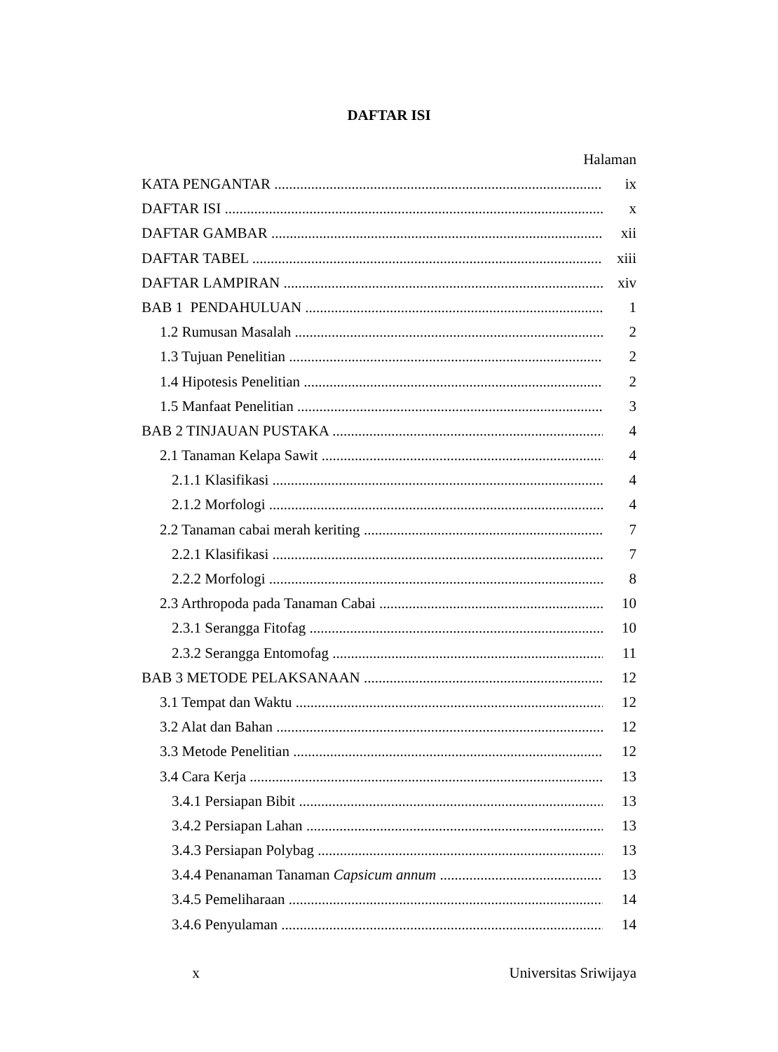DAFTAR ISI
Halaman
KATA PENGANTAR ix
DAFTAR ISI x
DAFTAR GAMBAR xii
DAFTAR TABEL xiii
DAFTAR LAMPIRAN xiv
BAB 1 PENDAHULUAN 1
1.2 Rumusan Masalah 2
1.3 Tujuan Penelitian 2
1.4 Hipotesis Penelitian 2
1.5 Manfaat Penelitian 3
BAB 2 TINJAUAN PUSTAKA 4
2.1 Tanaman Kelapa Sawit 4
2.1.1 Klasifikasi 4
2.1.2 Morfologi 4
2.2 Tanaman cabai merah keriting 7
2.2.1 Klasifikasi 7
2.2.2 Morfologi 8
2.3 Arthropoda pada Tanaman Cabai 10
2.3.1 Serangga Fitofag 10
2.3.2 Serangga Entomofag 11
BAB 3 METODE PELAKSANAAN 12
3.1 Tempat dan Waktu 12
3.2 Alat dan Bahan 12
3.3 Metode Penelitian 12
3.4 Cara Kerja 13
3.4.1 Persiapan Bibit 13
3.4.2 Persiapan Lahan 13
3.4.3 Persiapan Polybag 13
3.4.4 Penanaman Tanaman Capsicum annum 13
3.4.5 Pemeliharaan 14
3.4.6 Penyulaman 14
x Universitas Sriwijaya